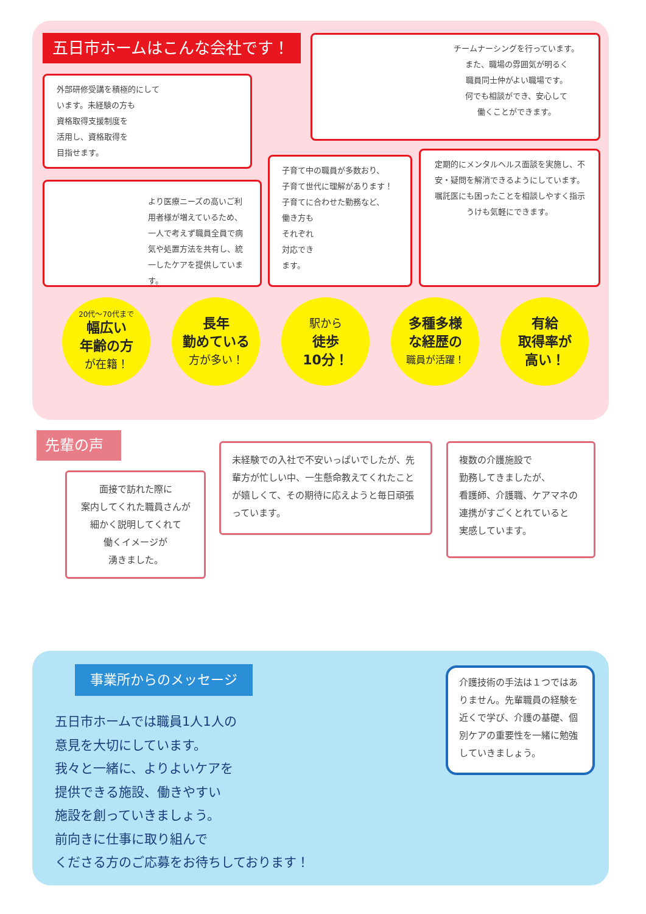五日市ホームはこんな会社です！
チームナーシングを行っています。
また、職場の雰囲気が明るく
職員同士仲がよい職場です。
何でも相談ができ、安心して
働くことができます。
外部研修受講を積極的にして
います。未経験の方も
資格取得支援制度を
活用し、資格取得を
目指せます。
より医療ニーズの高いご利用者様が増えているため、一人で考えず職員全員で病気や処置方法を共有し、統一したケアを提供しています。
子育て中の職員が多数おり、
子育て世代に理解があります！
子育てに合わせた勤務など、
働き方も
それぞれ
対応でき
ます。
定期的にメンタルヘルス面談を実施し、不安・疑問を解消できるようにしています。嘱託医にも困ったことを相談しやすく指示うけも気軽にできます。
20代～70代まで
幅広い
年齢の方
が在籍！
長年
勤めている
方が多い！
駅から
徒歩
10分！
多種多様
な経歴の
職員が活躍！
有給
取得率が
高い！
先輩の声
面接で訪れた際に
案内してくれた職員さんが
細かく説明してくれて
働くイメージが
湧きました。
未経験での入社で不安いっぱいでしたが、先輩方が忙しい中、一生懸命教えてくれたことが嬉しくて、その期待に応えようと毎日頑張っています。
複数の介護施設で
勤務してきましたが、
看護師、介護職、ケアマネの
連携がすごくとれていると
実感しています。
事業所からのメッセージ
五日市ホームでは職員1人1人の
意見を大切にしています。
我々と一緒に、よりよいケアを
提供できる施設、働きやすい
施設を創っていきましょう。
前向きに仕事に取り組んで
くださる方のご応募をお待ちしております！
介護技術の手法は１つではありません。先輩職員の経験を近くで学び、介護の基礎、個別ケアの重要性を一緒に勉強していきましょう。